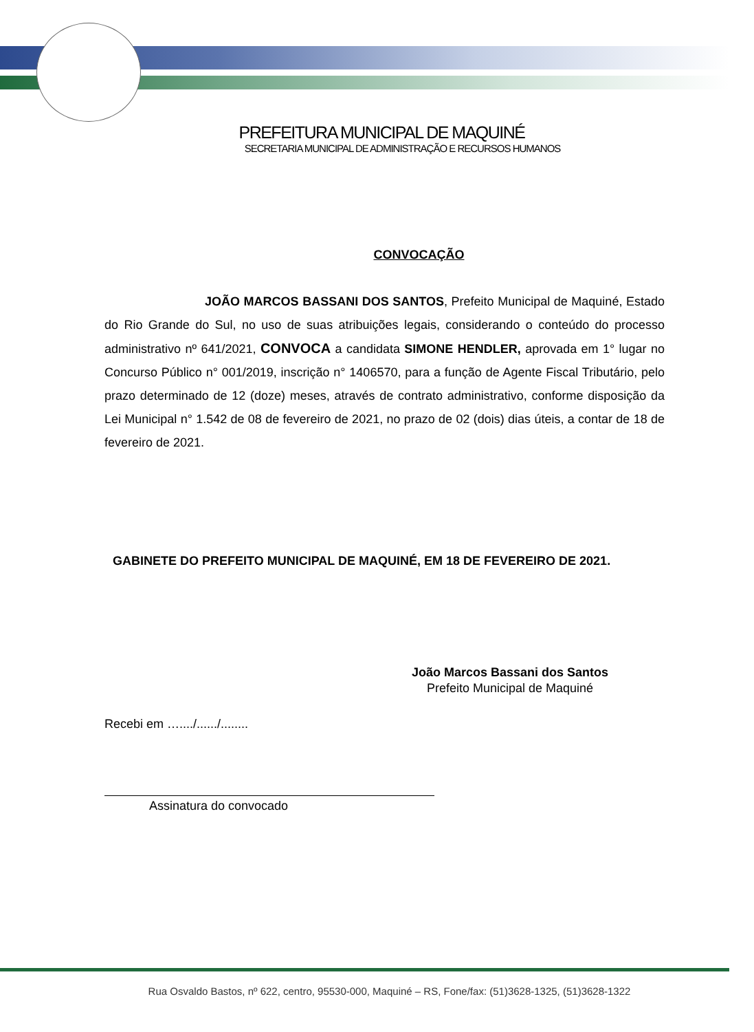PREFEITURA MUNICIPAL DE MAQUINÉ
SECRETARIA MUNICIPAL DE ADMINISTRAÇÃO E RECURSOS HUMANOS
CONVOCAÇÃO
JOÃO MARCOS BASSANI DOS SANTOS, Prefeito Municipal de Maquiné, Estado do Rio Grande do Sul, no uso de suas atribuições legais, considerando o conteúdo do processo administrativo nº 641/2021, CONVOCA a candidata SIMONE HENDLER, aprovada em 1° lugar no Concurso Público n° 001/2019, inscrição n° 1406570, para a função de Agente Fiscal Tributário, pelo prazo determinado de 12 (doze) meses, através de contrato administrativo, conforme disposição da Lei Municipal n° 1.542 de 08 de fevereiro de 2021, no prazo de 02 (dois) dias úteis, a contar de 18 de fevereiro de 2021.
GABINETE DO PREFEITO MUNICIPAL DE MAQUINÉ, EM 18 DE FEVEREIRO DE 2021.
João Marcos Bassani dos Santos
Prefeito Municipal de Maquiné
Recebi em …..../....../........
Assinatura do convocado
Rua Osvaldo Bastos, nº 622, centro, 95530-000, Maquiné – RS, Fone/fax: (51)3628-1325, (51)3628-1322